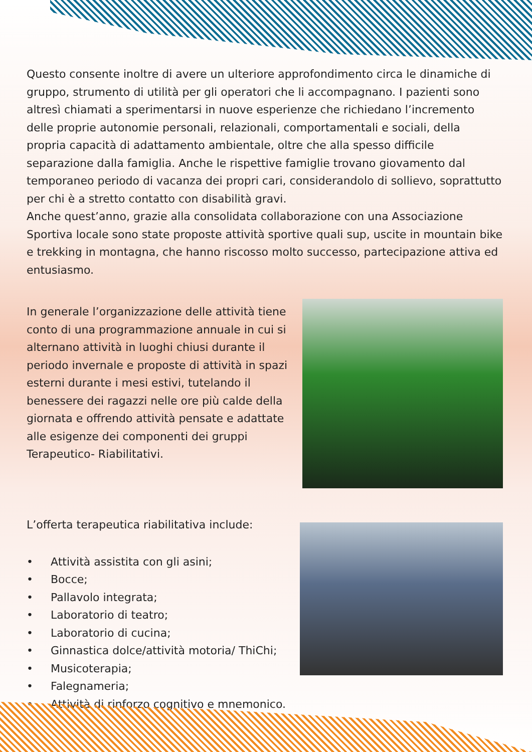Questo consente inoltre di avere un ulteriore approfondimento circa le dinamiche di gruppo, strumento di utilità per gli operatori che li accompagnano. I pazienti sono altresì chiamati a sperimentarsi in nuove esperienze che richiedano l’incremento delle proprie autonomie personali, relazionali, comportamentali e sociali, della propria capacità di adattamento ambientale, oltre che alla spesso difficile separazione dalla famiglia. Anche le rispettive famiglie trovano giovamento dal temporaneo periodo di vacanza dei propri cari, considerandolo di sollievo, soprattutto per chi è a stretto contatto con disabilità gravi.
Anche quest’anno, grazie alla consolidata collaborazione con una Associazione Sportiva locale sono state proposte attività sportive quali sup, uscite in mountain bike e trekking in montagna, che hanno riscosso molto successo, partecipazione attiva ed entusiasmo.
In generale l’organizzazione delle attività tiene conto di una programmazione annuale in cui si alternano attività in luoghi chiusi durante il periodo invernale e proposte di attività in spazi esterni durante i mesi estivi, tutelando il benessere dei ragazzi nelle ore più calde della giornata e offrendo attività pensate e adattate alle esigenze dei componenti dei gruppi Terapeutico- Riabilitativi.
L’offerta terapeutica riabilitativa include:
• Attività assistita con gli asini;
• Bocce;
• Pallavolo integrata;
• Laboratorio di teatro;
• Laboratorio di cucina;
• Ginnastica dolce/attività motoria/ ThiChi;
• Musicoterapia;
• Falegnameria;
• Attività di rinforzo cognitivo e mnemonico.